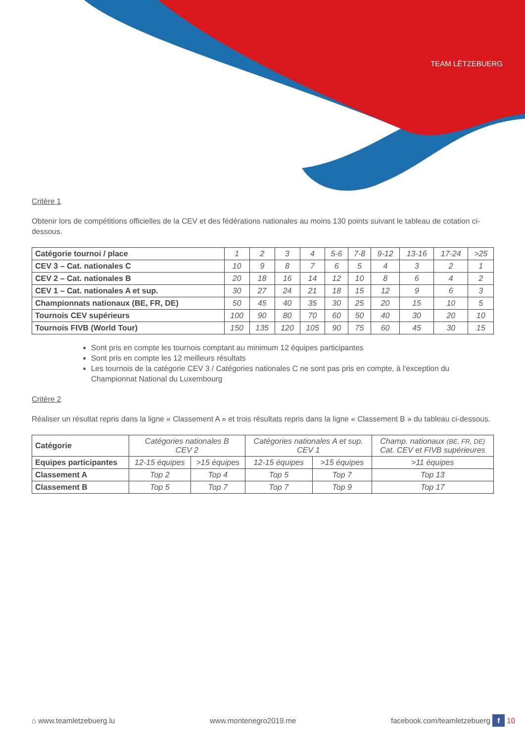TEAM LËTZEBUERG
Critère 1
Obtenir lors de compétitions officielles de la CEV et des fédérations nationales au moins 130 points suivant le tableau de cotation ci-dessous.
| Catégorie tournoi / place | 1 | 2 | 3 | 4 | 5-6 | 7-8 | 9-12 | 13-16 | 17-24 | >25 |
| --- | --- | --- | --- | --- | --- | --- | --- | --- | --- | --- |
| CEV 3 – Cat. nationales C | 10 | 9 | 8 | 7 | 6 | 5 | 4 | 3 | 2 | 1 |
| CEV 2 – Cat. nationales B | 20 | 18 | 16 | 14 | 12 | 10 | 8 | 6 | 4 | 2 |
| CEV 1 – Cat. nationales A et sup. | 30 | 27 | 24 | 21 | 18 | 15 | 12 | 9 | 6 | 3 |
| Championnats nationaux (BE, FR, DE) | 50 | 45 | 40 | 35 | 30 | 25 | 20 | 15 | 10 | 5 |
| Tournois CEV supérieurs | 100 | 90 | 80 | 70 | 60 | 50 | 40 | 30 | 20 | 10 |
| Tournois FIVB (World Tour) | 150 | 135 | 120 | 105 | 90 | 75 | 60 | 45 | 30 | 15 |
Sont pris en compte les tournois comptant au minimum 12 équipes participantes
Sont pris en compte les 12 meilleurs résultats
Les tournois de la catégorie CEV 3 / Catégories nationales C ne sont pas pris en compte, à l'exception du Championnat National du Luxembourg
Critère 2
Réaliser un résultat repris dans la ligne « Classement A » et trois résultats repris dans la ligne « Classement B » du tableau ci-dessous.
| Catégorie | Catégories nationales B CEV 2 | | Catégories nationales A et sup. CEV 1 | | Champ. nationaux (BE, FR, DE) Cat. CEV et FIVB supérieures |
| --- | --- | --- | --- | --- | --- |
| Equipes participantes | 12-15 équipes | >15 équipes | 12-15 équipes | >15 équipes | >11 équipes |
| Classement A | Top 2 | Top 4 | Top 5 | Top 7 | Top 13 |
| Classement B | Top 5 | Top 7 | Top 7 | Top 9 | Top 17 |
⌂ www.teamletzebuerg.lu www.montenegro2019.me facebook.com/teamletzebuerg f 10